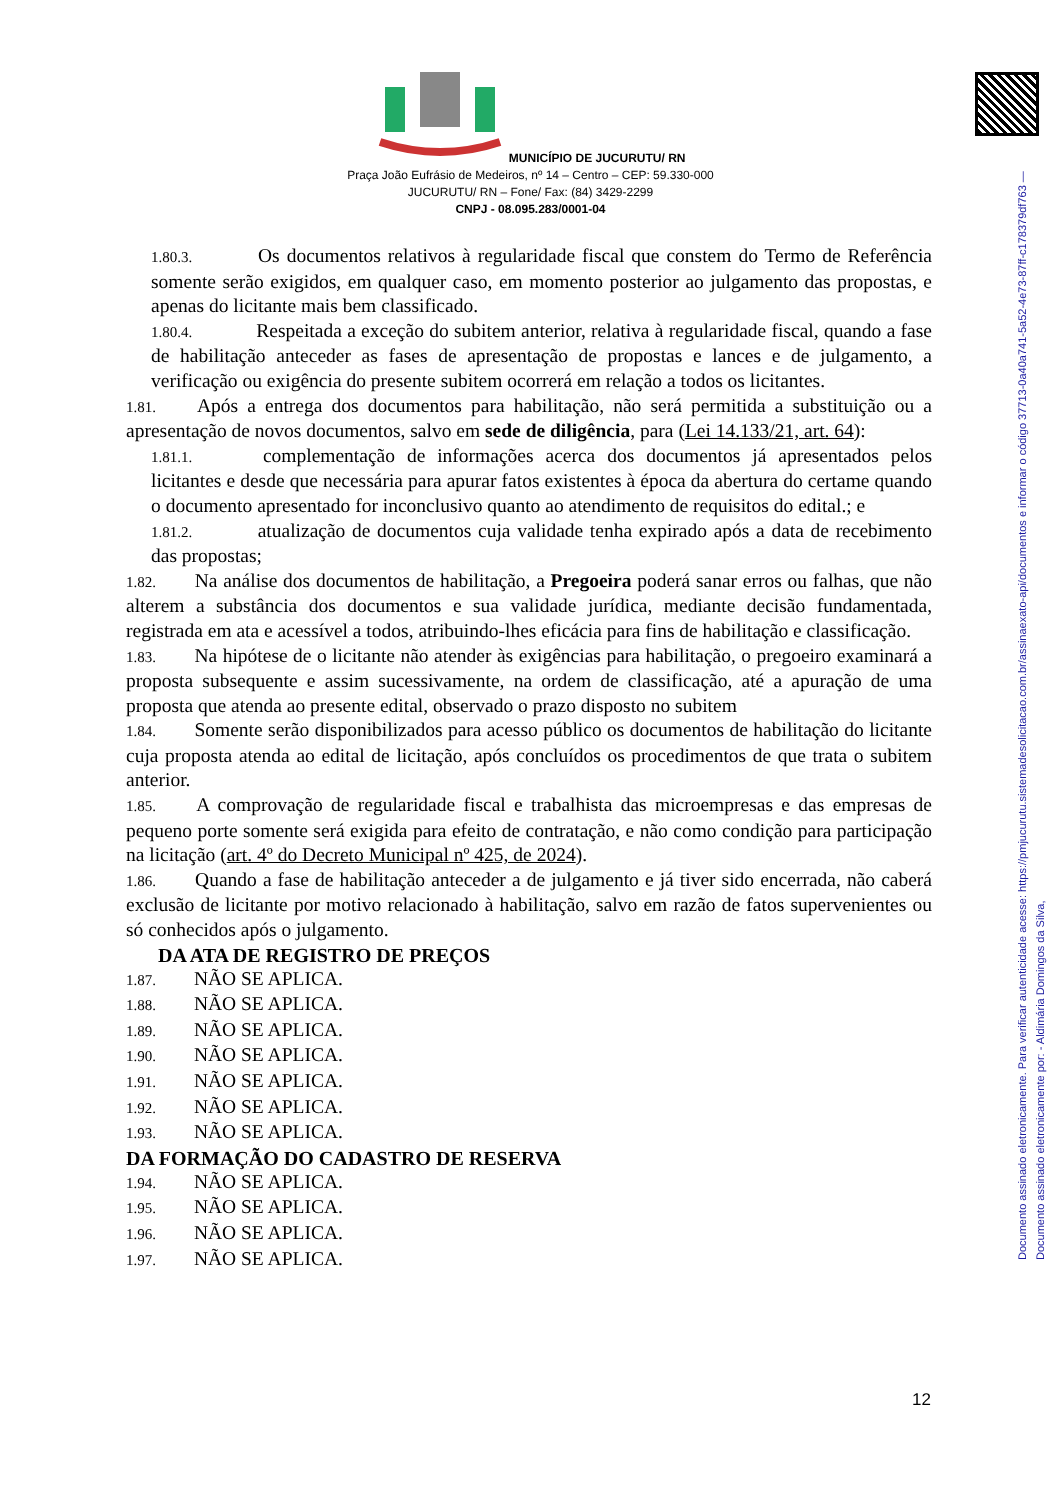Documento assinado eletronicamente. Para verificar autenticidade acesse: https://pmjucurutu.sistemadesolicitacao.com.br/assinaexato-api/documentos e informar o código 37713-0a40a741-5a52-4e73-87ff-c178379df763 — Documento assinado eletronicamente por: - Aldimária Domingos da Silva,
MUNICÍPIO DE JUCURUTU/ RN
Praça João Eufrásio de Medeiros, nº 14 – Centro – CEP: 59.330-000
JUCURUTU/ RN – Fone/ Fax: (84) 3429-2299
CNPJ - 08.095.283/0001-04
1.80.3. Os documentos relativos à regularidade fiscal que constem do Termo de Referência somente serão exigidos, em qualquer caso, em momento posterior ao julgamento das propostas, e apenas do licitante mais bem classificado.
1.80.4. Respeitada a exceção do subitem anterior, relativa à regularidade fiscal, quando a fase de habilitação anteceder as fases de apresentação de propostas e lances e de julgamento, a verificação ou exigência do presente subitem ocorrerá em relação a todos os licitantes.
1.81. Após a entrega dos documentos para habilitação, não será permitida a substituição ou a apresentação de novos documentos, salvo em sede de diligência, para (Lei 14.133/21, art. 64):
1.81.1. complementação de informações acerca dos documentos já apresentados pelos licitantes e desde que necessária para apurar fatos existentes à época da abertura do certame quando o documento apresentado for inconclusivo quanto ao atendimento de requisitos do edital.; e
1.81.2. atualização de documentos cuja validade tenha expirado após a data de recebimento das propostas;
1.82. Na análise dos documentos de habilitação, a Pregoeira poderá sanar erros ou falhas, que não alterem a substância dos documentos e sua validade jurídica, mediante decisão fundamentada, registrada em ata e acessível a todos, atribuindo-lhes eficácia para fins de habilitação e classificação.
1.83. Na hipótese de o licitante não atender às exigências para habilitação, o pregoeiro examinará a proposta subsequente e assim sucessivamente, na ordem de classificação, até a apuração de uma proposta que atenda ao presente edital, observado o prazo disposto no subitem
1.84. Somente serão disponibilizados para acesso público os documentos de habilitação do licitante cuja proposta atenda ao edital de licitação, após concluídos os procedimentos de que trata o subitem anterior.
1.85. A comprovação de regularidade fiscal e trabalhista das microempresas e das empresas de pequeno porte somente será exigida para efeito de contratação, e não como condição para participação na licitação (art. 4º do Decreto Municipal nº 425, de 2024).
1.86. Quando a fase de habilitação anteceder a de julgamento e já tiver sido encerrada, não caberá exclusão de licitante por motivo relacionado à habilitação, salvo em razão de fatos supervenientes ou só conhecidos após o julgamento.
DA ATA DE REGISTRO DE PREÇOS
1.87. NÃO SE APLICA.
1.88. NÃO SE APLICA.
1.89. NÃO SE APLICA.
1.90. NÃO SE APLICA.
1.91. NÃO SE APLICA.
1.92. NÃO SE APLICA.
1.93. NÃO SE APLICA.
DA FORMAÇÃO DO CADASTRO DE RESERVA
1.94. NÃO SE APLICA.
1.95. NÃO SE APLICA.
1.96. NÃO SE APLICA.
1.97. NÃO SE APLICA.
12